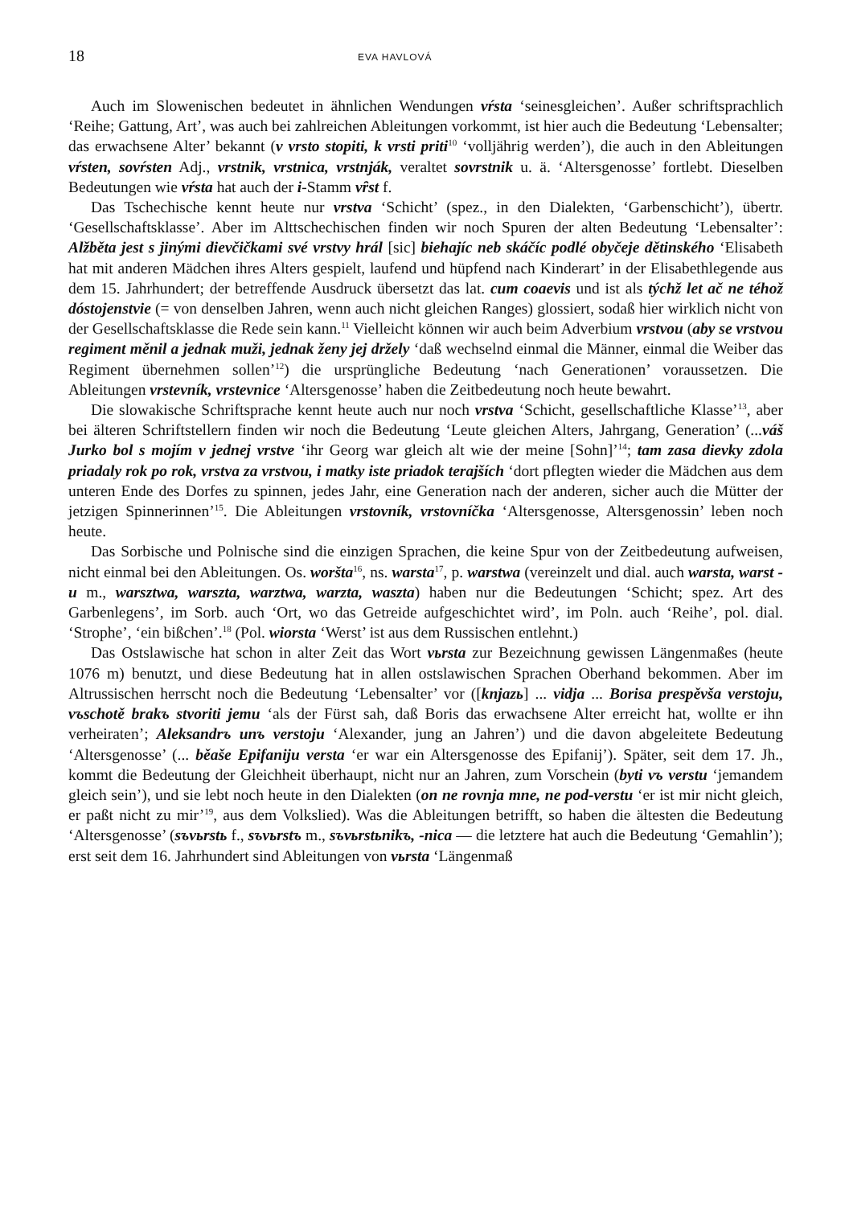18 EVA HAVLOVÁ
Auch im Slowenischen bedeutet in ähnlichen Wendungen vŕsta ‘seinesgleichen’. Außer schriftsprachlich ‘Reihe; Gattung, Art’, was auch bei zahlreichen Ableitungen vorkommt, ist hier auch die Bedeutung ‘Lebensalter; das erwachsene Alter’ bekannt (v vrsto stopiti, k vrsti priti<sup>10</sup> ‘volljährig werden’), die auch in den Ableitungen vŕsten, sovŕsten Adj., vrstnik, vrstnica, vrstnják, veraltet sovrstnik u. ä. ‘Altersgenosse’ fortlebt. Dieselben Bedeutungen wie vŕsta hat auch der i-Stamm vȓst f.
Das Tschechische kennt heute nur vrstva ‘Schicht’ (spez., in den Dialekten, ‘Garbenschicht’), übertr. ‘Gesellschaftsklasse’. Aber im Alttschechischen finden wir noch Spuren der alten Bedeutung ‘Lebensalter’: Alžběta jest s jinými dievčičkami své vrstvy hrál [sic] biehajíc neb skáčíc podlé obyčeje dětinského ‘Elisabeth hat mit anderen Mädchen ihres Alters gespielt, laufend und hüpfend nach Kinderart’ in der Elisabethlegende aus dem 15. Jahrhundert; der betreffende Ausdruck übersetzt das lat. cum coaevis und ist als týchž let ač ne téhož dóstojenstvie (= von denselben Jahren, wenn auch nicht gleichen Ranges) glossiert, sodaß hier wirklich nicht von der Gesellschaftsklasse die Rede sein kann.<sup>11</sup> Vielleicht können wir auch beim Adverbium vrstvou (aby se vrstvou regiment měnil a jednak muži, jednak ženy jej držely ‘daß wechselnd einmal die Männer, einmal die Weiber das Regiment übernehmen sollen’<sup>12</sup>) die ursprüngliche Bedeutung ‘nach Generationen’ voraussetzen. Die Ableitungen vrstevník, vrstevnice ‘Altersgenosse’ haben die Zeitbedeutung noch heute bewahrt.
Die slowakische Schriftsprache kennt heute auch nur noch vrstva ‘Schicht, gesellschaftliche Klasse’<sup>13</sup>, aber bei älteren Schriftstellern finden wir noch die Bedeutung ‘Leute gleichen Alters, Jahrgang, Generation’ (...váš Jurko bol s mojím v jednej vrstve ‘ihr Georg war gleich alt wie der meine [Sohn]’<sup>14</sup>; tam zasa dievky zdola priadaly rok po rok, vrstva za vrstvou, i matky iste priadok terajších ‘dort pflegten wieder die Mädchen aus dem unteren Ende des Dorfes zu spinnen, jedes Jahr, eine Generation nach der anderen, sicher auch die Mütter der jetzigen Spinnerinnen’<sup>15</sup>. Die Ableitungen vrstovník, vrstovníčka ‘Altersgenosse, Altersgenossin’ leben noch heute.
Das Sorbische und Polnische sind die einzigen Sprachen, die keine Spur von der Zeitbedeutung aufweisen, nicht einmal bei den Ableitungen. Os. woršta<sup>16</sup>, ns. warsta<sup>17</sup>, p. warstwa (vereinzelt und dial. auch warsta, warst -u m., warsztwa, warszta, warztwa, warzta, waszta) haben nur die Bedeutungen ‘Schicht; spez. Art des Garbenlegens’, im Sorb. auch ‘Ort, wo das Getreide aufgeschichtet wird’, im Poln. auch ‘Reihe’, pol. dial. ‘Strophe’, ‘ein bißchen’.<sup>18</sup> (Pol. wiorsta ‘Werst’ ist aus dem Russischen entlehnt.)
Das Ostslawische hat schon in alter Zeit das Wort vьrsta zur Bezeichnung gewissen Längenmaßes (heute 1076 m) benutzt, und diese Bedeutung hat in allen ostslawischen Sprachen Oberhand bekommen. Aber im Altrussischen herrscht noch die Bedeutung ‘Lebensalter’ vor ([knjazь] ... vidja ... Borisa prespěvša verstoju, vъschotě brakъ stvoriti jemu ‘als der Fürst sah, daß Boris das erwachsene Alter erreicht hat, wollte er ihn verheiraten’; Aleksandrъ unъ verstoju ‘Alexander, jung an Jahren’) und die davon abgeleitete Bedeutung ‘Altersgenosse’ (... běaše Epifaniju versta ‘er war ein Altersgenosse des Epifanij’). Später, seit dem 17. Jh., kommt die Bedeutung der Gleichheit überhaupt, nicht nur an Jahren, zum Vorschein (byti vъ verstu ‘jemandem gleich sein’), und sie lebt noch heute in den Dialekten (on ne rovnja mne, ne pod-verstu ‘er ist mir nicht gleich, er paßt nicht zu mir’<sup>19</sup>, aus dem Volkslied). Was die Ableitungen betrifft, so haben die ältesten die Bedeutung ‘Altersgenosse’ (sъvьrstь f., sъvьrstъ m., sъvьrstьnikъ, -nica — die letztere hat auch die Bedeutung ‘Gemahlin’); erst seit dem 16. Jahrhundert sind Ableitungen von vьrsta ‘Längenmaß